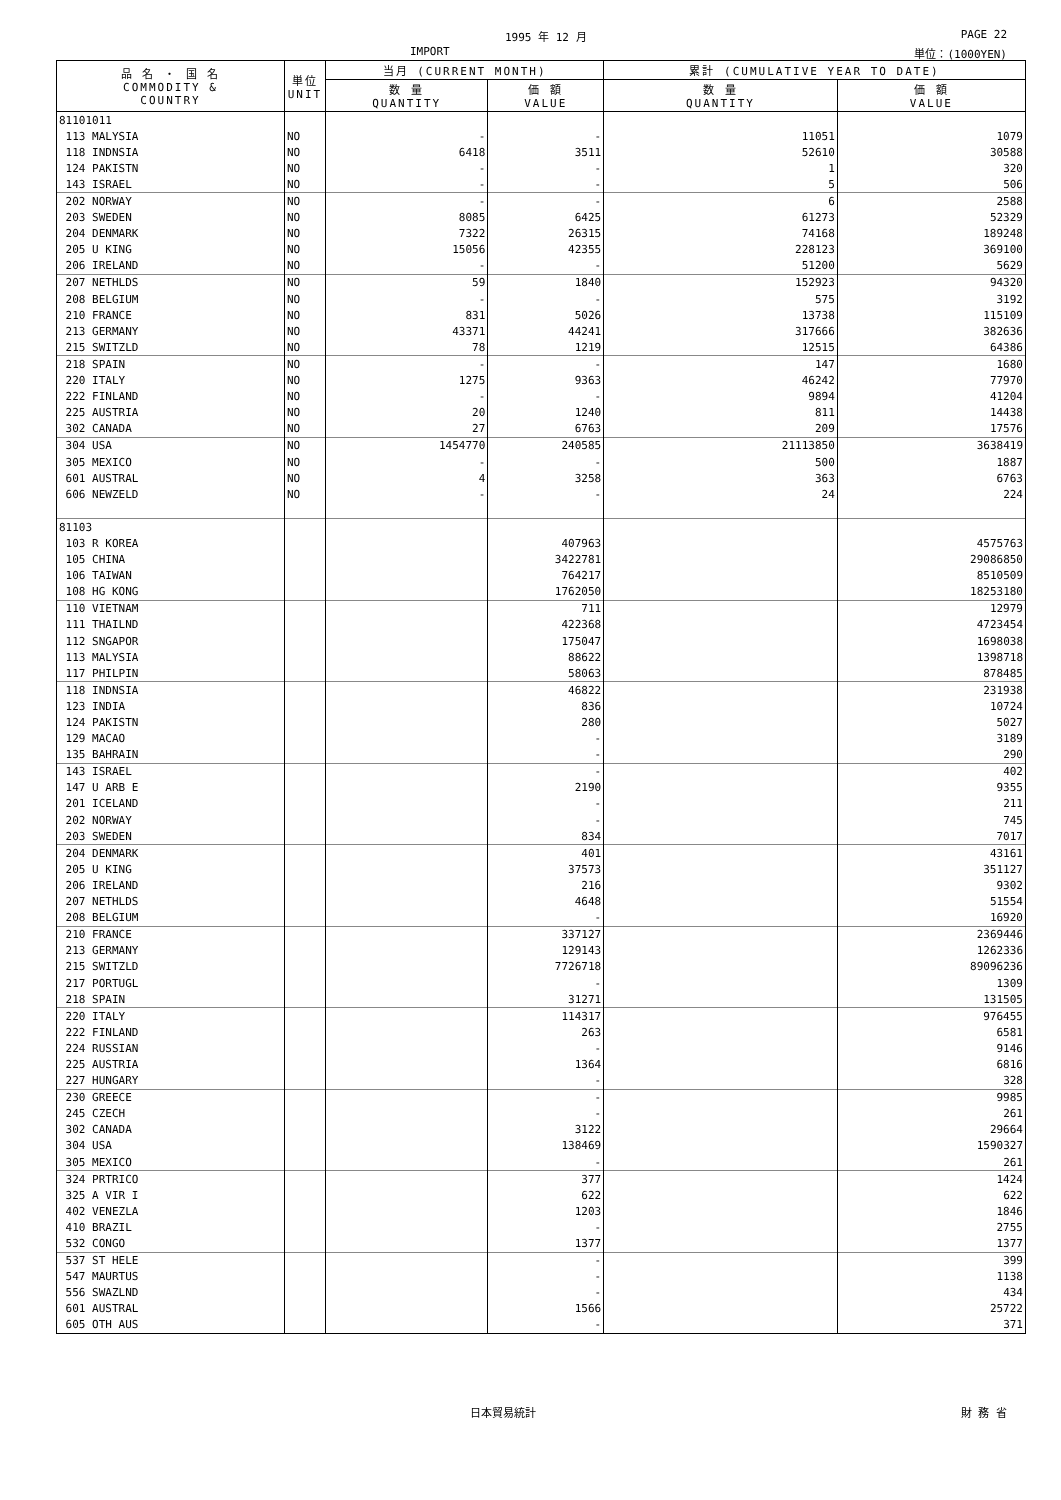1995 年 12 月 PAGE 22
IMPORT 単位：(1000YEN)
| 品 名 ・ 国 名 COMMODITY & COUNTRY | 単位 UNIT | 当月 (CURRENT MONTH) | | 累計 (CUMULATIVE YEAR TO DATE) | |
| --- | --- | --- | --- | --- | --- |
| | | 数 量 QUANTITY | 価 額 VALUE | 数 量 QUANTITY | 価 額 VALUE |
| 81101011 | | | | | |
| 113 MALYSIA | NO | - | - | 11051 | 1079 |
| 118 INDNSIA | NO | 6418 | 3511 | 52610 | 30588 |
| 124 PAKISTN | NO | - | - | 1 | 320 |
| 143 ISRAEL | NO | - | - | 5 | 506 |
| 202 NORWAY | NO | - | - | 6 | 2588 |
| 203 SWEDEN | NO | 8085 | 6425 | 61273 | 52329 |
| 204 DENMARK | NO | 7322 | 26315 | 74168 | 189248 |
| 205 U KING | NO | 15056 | 42355 | 228123 | 369100 |
| 206 IRELAND | NO | - | - | 51200 | 5629 |
| 207 NETHLDS | NO | 59 | 1840 | 152923 | 94320 |
| 208 BELGIUM | NO | - | - | 575 | 3192 |
| 210 FRANCE | NO | 831 | 5026 | 13738 | 115109 |
| 213 GERMANY | NO | 43371 | 44241 | 317666 | 382636 |
| 215 SWITZLD | NO | 78 | 1219 | 12515 | 64386 |
| 218 SPAIN | NO | - | - | 147 | 1680 |
| 220 ITALY | NO | 1275 | 9363 | 46242 | 77970 |
| 222 FINLAND | NO | - | - | 9894 | 41204 |
| 225 AUSTRIA | NO | 20 | 1240 | 811 | 14438 |
| 302 CANADA | NO | 27 | 6763 | 209 | 17576 |
| 304 USA | NO | 1454770 | 240585 | 21113850 | 3638419 |
| 305 MEXICO | NO | - | - | 500 | 1887 |
| 601 AUSTRAL | NO | 4 | 3258 | 363 | 6763 |
| 606 NEWZELD | NO | - | - | 24 | 224 |
| 81103 | | | | | |
| 103 R KOREA | | | 407963 | | 4575763 |
| 105 CHINA | | | 3422781 | | 29086850 |
| 106 TAIWAN | | | 764217 | | 8510509 |
| 108 HG KONG | | | 1762050 | | 18253180 |
| 110 VIETNAM | | | 711 | | 12979 |
| 111 THAILND | | | 422368 | | 4723454 |
| 112 SNGAPOR | | | 175047 | | 1698038 |
| 113 MALYSIA | | | 88622 | | 1398718 |
| 117 PHILPIN | | | 58063 | | 878485 |
| 118 INDNSIA | | | 46822 | | 231938 |
| 123 INDIA | | | 836 | | 10724 |
| 124 PAKISTN | | | 280 | | 5027 |
| 129 MACAO | | | - | | 3189 |
| 135 BAHRAIN | | | - | | 290 |
| 143 ISRAEL | | | - | | 402 |
| 147 U ARB E | | | 2190 | | 9355 |
| 201 ICELAND | | | - | | 211 |
| 202 NORWAY | | | - | | 745 |
| 203 SWEDEN | | | 834 | | 7017 |
| 204 DENMARK | | | 401 | | 43161 |
| 205 U KING | | | 37573 | | 351127 |
| 206 IRELAND | | | 216 | | 9302 |
| 207 NETHLDS | | | 4648 | | 51554 |
| 208 BELGIUM | | | - | | 16920 |
| 210 FRANCE | | | 337127 | | 2369446 |
| 213 GERMANY | | | 129143 | | 1262336 |
| 215 SWITZLD | | | 7726718 | | 89096236 |
| 217 PORTUGL | | | - | | 1309 |
| 218 SPAIN | | | 31271 | | 131505 |
| 220 ITALY | | | 114317 | | 976455 |
| 222 FINLAND | | | 263 | | 6581 |
| 224 RUSSIAN | | | - | | 9146 |
| 225 AUSTRIA | | | 1364 | | 6816 |
| 227 HUNGARY | | | - | | 328 |
| 230 GREECE | | | - | | 9985 |
| 245 CZECH | | | - | | 261 |
| 302 CANADA | | | 3122 | | 29664 |
| 304 USA | | | 138469 | | 1590327 |
| 305 MEXICO | | | - | | 261 |
| 324 PRTRICO | | | 377 | | 1424 |
| 325 A VIR I | | | 622 | | 622 |
| 402 VENEZLA | | | 1203 | | 1846 |
| 410 BRAZIL | | | - | | 2755 |
| 532 CONGO | | | 1377 | | 1377 |
| 537 ST HELE | | | - | | 399 |
| 547 MAURTUS | | | - | | 1138 |
| 556 SWAZLND | | | - | | 434 |
| 601 AUSTRAL | | | 1566 | | 25722 |
| 605 OTH AUS | | | - | | 371 |
日本貿易統計 財 務 省